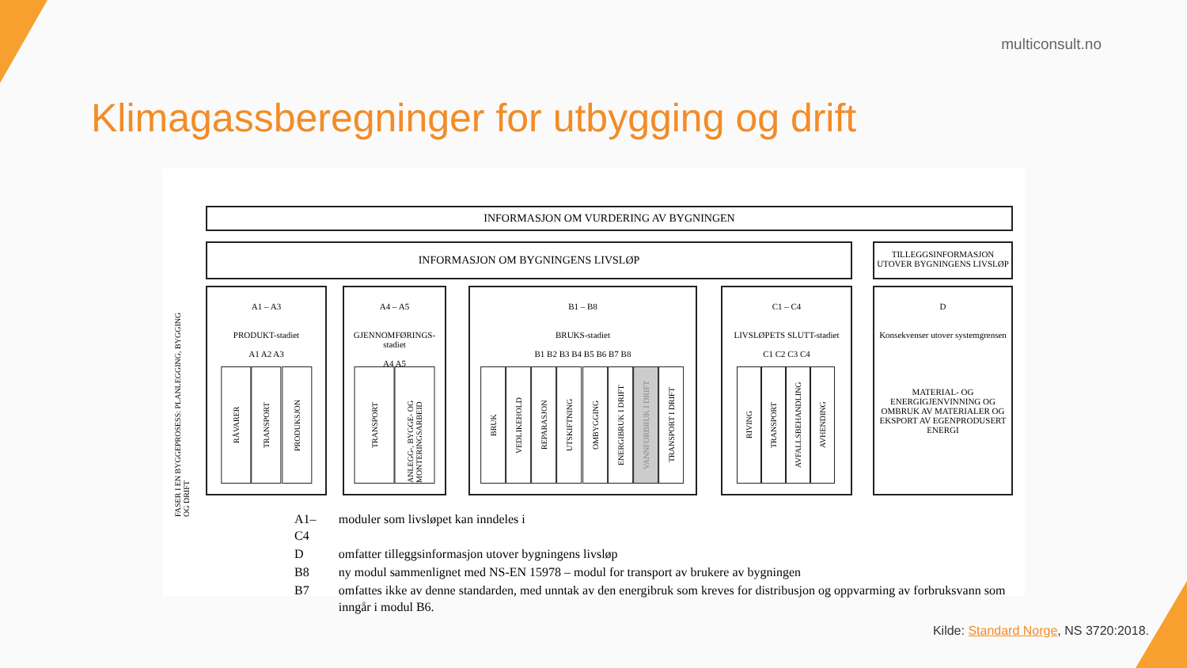multiconsult.no
Klimagassberegninger for utbygging og drift
INFORMASJON OM VURDERING AV BYGNINGEN
INFORMASJON OM BYGNINGENS LIVSLØP
TILLEGGSINFORMASJON UTOVER BYGNINGENS LIVSLØP
FASER I EN BYGGEPROSESS: PLANLEGGING, BYGGING OG DRIFT
A1 – A3
PRODUKT-stadiet
A1 A2 A3
RÅVARER
TRANSPORT
PRODUKSJON
A4 – A5
GJENNOMFØRINGS-stadiet
A4 A5
TRANSPORT
ANLEGG-, BYGGE- OG MONTERINGSARBEID
B1 – B8
BRUKS-stadiet
B1 B2 B3 B4 B5 B6 B7 B8
BRUK
VEDLIKEHOLD
REPARASJON
UTSKIFTNING
OMBYGGING
ENERGIBRUK I DRIFT
VANNFORBRUK I DRIFT
TRANSPORT I DRIFT
C1 – C4
LIVSLØPETS SLUTT-stadiet
C1 C2 C3 C4
RIVING
TRANSPORT
AVFALLSBEHANDLING
AVHENDING
D
Konsekvenser utover systemgrensen
MATERIAL- OG ENERGIGJENVINNING OG OMBRUK AV MATERIALER OG EKSPORT AV EGENPRODUSERT ENERGI
| A1–C4 | moduler som livsløpet kan inndeles i |
| D | omfatter tilleggsinformasjon utover bygningens livsløp |
| B8 | ny modul sammenlignet med NS-EN 15978 – modul for transport av brukere av bygningen |
| B7 | omfattes ikke av denne standarden, med unntak av den energibruk som kreves for distribusjon og oppvarming av forbruksvann som inngår i modul B6. |
Kilde: Standard Norge, NS 3720:2018.